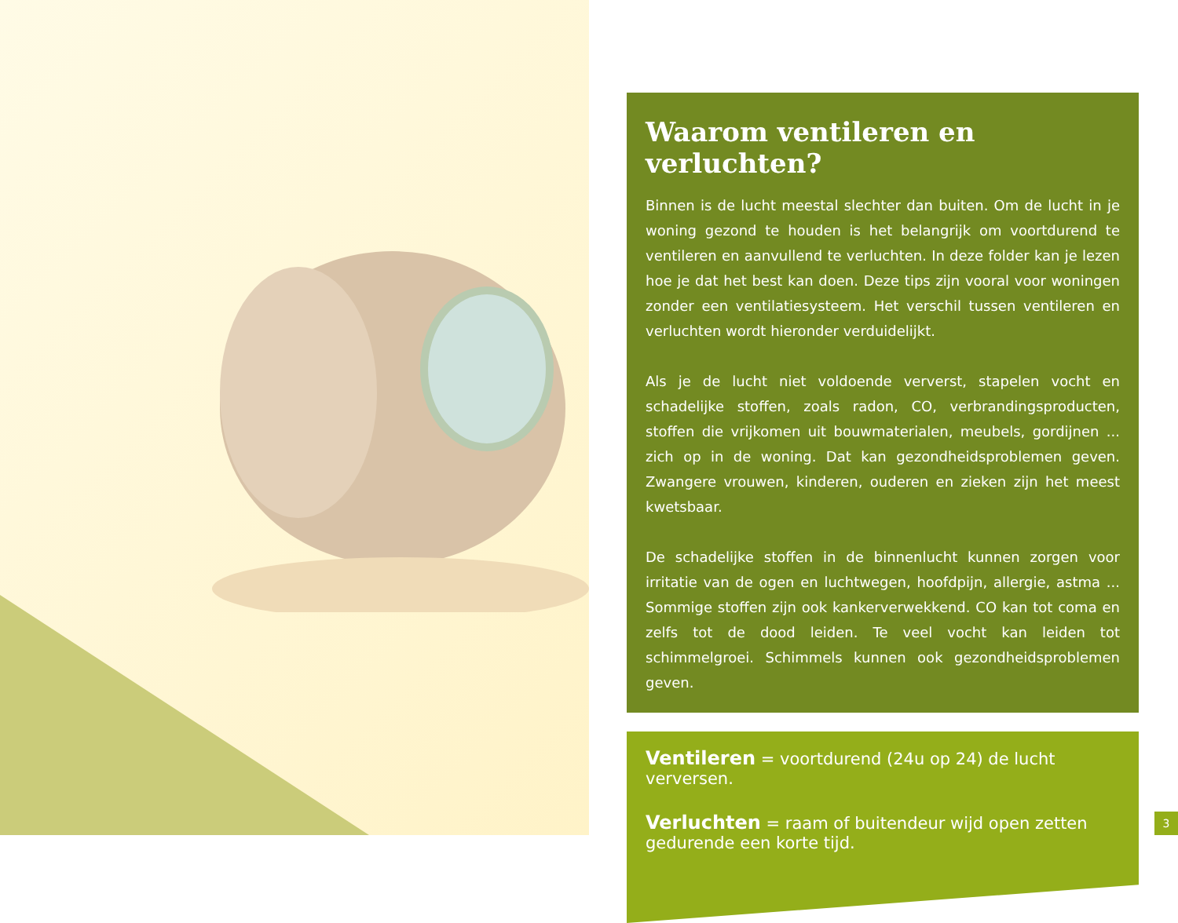Waarom ventileren en verluchten?
Binnen is de lucht meestal slechter dan buiten. Om de lucht in je woning gezond te houden is het belangrijk om voortdurend te ventileren en aanvullend te verluchten. In deze folder kan je lezen hoe je dat het best kan doen. Deze tips zijn vooral voor woningen zonder een ventilatiesysteem. Het verschil tussen ventileren en verluchten wordt hieronder verduidelijkt.
Als je de lucht niet voldoende ververst, stapelen vocht en schadelijke stoffen, zoals radon, CO, verbrandingsproducten, stoffen die vrijkomen uit bouwmaterialen, meubels, gordijnen ... zich op in de woning. Dat kan gezondheidsproblemen geven. Zwangere vrouwen, kinderen, ouderen en zieken zijn het meest kwetsbaar.
De schadelijke stoffen in de binnenlucht kunnen zorgen voor irritatie van de ogen en luchtwegen, hoofdpijn, allergie, astma ... Sommige stoffen zijn ook kankerverwekkend. CO kan tot coma en zelfs tot de dood leiden. Te veel vocht kan leiden tot schimmelgroei. Schimmels kunnen ook gezondheidsproblemen geven.
Ventileren = voortdurend (24u op 24) de lucht verversen.
Verluchten = raam of buitendeur wijd open zetten gedurende een korte tijd.
3